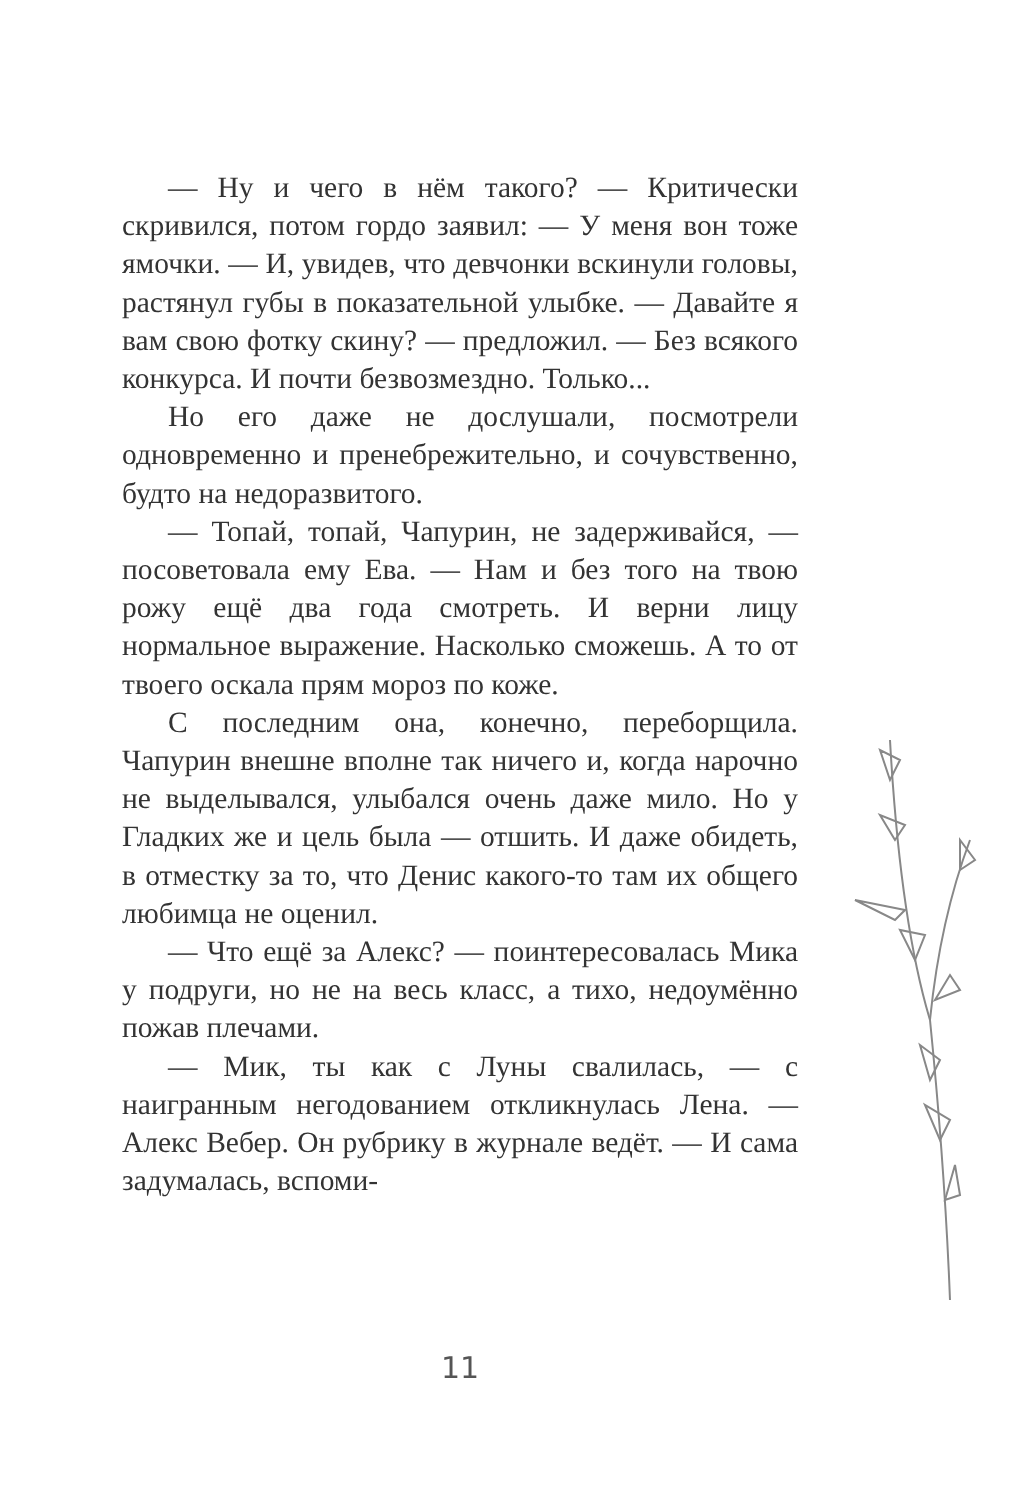— Ну и чего в нём такого? — Критически скривился, потом гордо заявил: — У меня вон тоже ямочки. — И, увидев, что девчонки вскинули головы, растянул губы в показательной улыбке. — Давайте я вам свою фотку скину? — предложил. — Без всякого конкурса. И почти безвозмездно. Только...
Но его даже не дослушали, посмотрели одновременно и пренебрежительно, и сочувственно, будто на недоразвитого.
— Топай, топай, Чапурин, не задерживайся, — посоветовала ему Ева. — Нам и без того на твою рожу ещё два года смотреть. И верни лицу нормальное выражение. Насколько сможешь. А то от твоего оскала прям мороз по коже.
С последним она, конечно, переборщила. Чапурин внешне вполне так ничего и, когда нарочно не выделывался, улыбался очень даже мило. Но у Гладких же и цель была — отшить. И даже обидеть, в отместку за то, что Денис какого-то там их общего любимца не оценил.
— Что ещё за Алекс? — поинтересовалась Мика у подруги, но не на весь класс, а тихо, недоумённо пожав плечами.
— Мик, ты как с Луны свалилась, — с наигранным негодованием откликнулась Лена. — Алекс Вебер. Он рубрику в журнале ведёт. — И сама задумалась, вспоми-
11